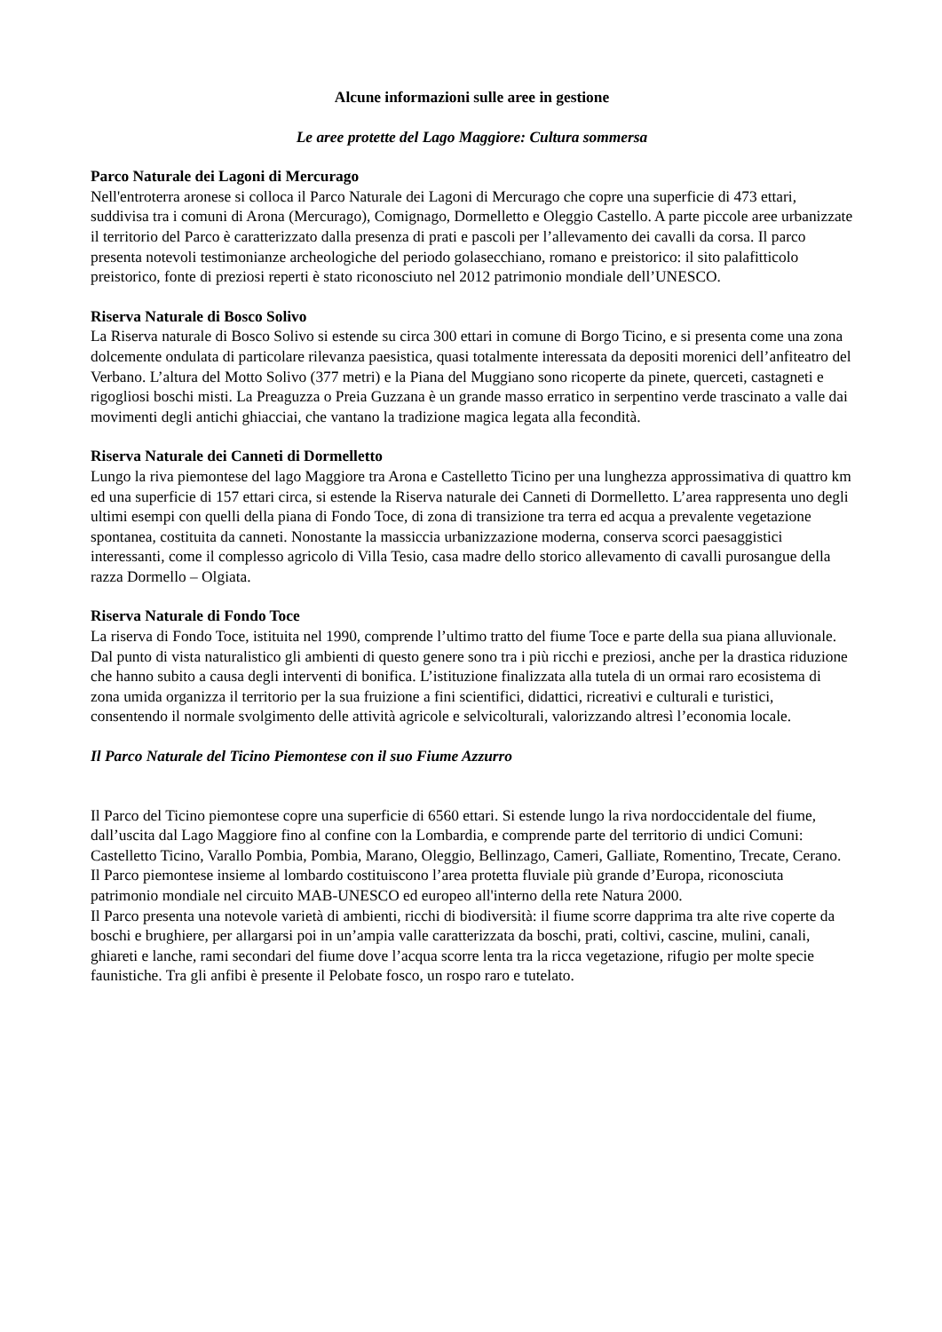Alcune informazioni sulle aree in gestione
Le aree protette del Lago Maggiore: Cultura sommersa
Parco Naturale dei Lagoni di Mercurago
Nell'entroterra aronese si colloca il Parco Naturale dei Lagoni di Mercurago che copre una superficie di 473 ettari, suddivisa tra i comuni di Arona (Mercurago), Comignago, Dormelletto e Oleggio Castello. A parte piccole aree urbanizzate il territorio del Parco è caratterizzato dalla presenza di prati e pascoli per l’allevamento dei cavalli da corsa. Il parco presenta notevoli testimonianze archeologiche del periodo golasecchiano, romano e preistorico: il sito palafitticolo preistorico, fonte di preziosi reperti è stato riconosciuto nel 2012 patrimonio mondiale dell’UNESCO.
Riserva Naturale di Bosco Solivo
La Riserva naturale di Bosco Solivo si estende su circa 300 ettari in comune di Borgo Ticino, e si presenta come una zona dolcemente ondulata di particolare rilevanza paesistica, quasi totalmente interessata da depositi morenici dell’anfiteatro del Verbano. L’altura del Motto Solivo (377 metri) e la Piana del Muggiano sono ricoperte da pinete, querceti, castagneti e rigogliosi boschi misti. La Preaguzza o Preia Guzzana è un grande masso erratico in serpentino verde trascinato a valle dai movimenti degli antichi ghiacciai, che vantano la tradizione magica legata alla fecondità.
Riserva Naturale dei Canneti di Dormelletto
Lungo la riva piemontese del lago Maggiore tra Arona e Castelletto Ticino per una lunghezza approssimativa di quattro km ed una superficie di 157 ettari circa, si estende la Riserva naturale dei Canneti di Dormelletto. L’area rappresenta uno degli ultimi esempi con quelli della piana di Fondo Toce, di zona di transizione tra terra ed acqua a prevalente vegetazione spontanea, costituita da canneti. Nonostante la massiccia urbanizzazione moderna, conserva scorci paesaggistici interessanti, come il complesso agricolo di Villa Tesio, casa madre dello storico allevamento di cavalli purosangue della razza Dormello – Olgiata.
Riserva Naturale di Fondo Toce
La riserva di Fondo Toce, istituita nel 1990, comprende l’ultimo tratto del fiume Toce e parte della sua piana alluvionale. Dal punto di vista naturalistico gli ambienti di questo genere sono tra i più ricchi e preziosi, anche per la drastica riduzione che hanno subito a causa degli interventi di bonifica. L’istituzione finalizzata alla tutela di un ormai raro ecosistema di zona umida organizza il territorio per la sua fruizione a fini scientifici, didattici, ricreativi e culturali e turistici, consentendo il normale svolgimento delle attività agricole e selvicolturali, valorizzando altresì l’economia locale.
Il Parco Naturale del Ticino Piemontese con il suo Fiume Azzurro
Il Parco del Ticino piemontese copre una superficie di 6560 ettari. Si estende lungo la riva nordoccidentale del fiume, dall’uscita dal Lago Maggiore fino al confine con la Lombardia, e comprende parte del territorio di undici Comuni: Castelletto Ticino, Varallo Pombia, Pombia, Marano, Oleggio, Bellinzago, Cameri, Galliate, Romentino, Trecate, Cerano. Il Parco piemontese insieme al lombardo costituiscono l’area protetta fluviale più grande d’Europa, riconosciuta patrimonio mondiale nel circuito MAB-UNESCO ed europeo all'interno della rete Natura 2000.
Il Parco presenta una notevole varietà di ambienti, ricchi di biodiversità: il fiume scorre dapprima tra alte rive coperte da boschi e brughiere, per allargarsi poi in un’ampia valle caratterizzata da boschi, prati, coltivi, cascine, mulini, canali, ghiareti e lanche, rami secondari del fiume dove l’acqua scorre lenta tra la ricca vegetazione, rifugio per molte specie faunistiche. Tra gli anfibi è presente il Pelobate fosco, un rospo raro e tutelato.